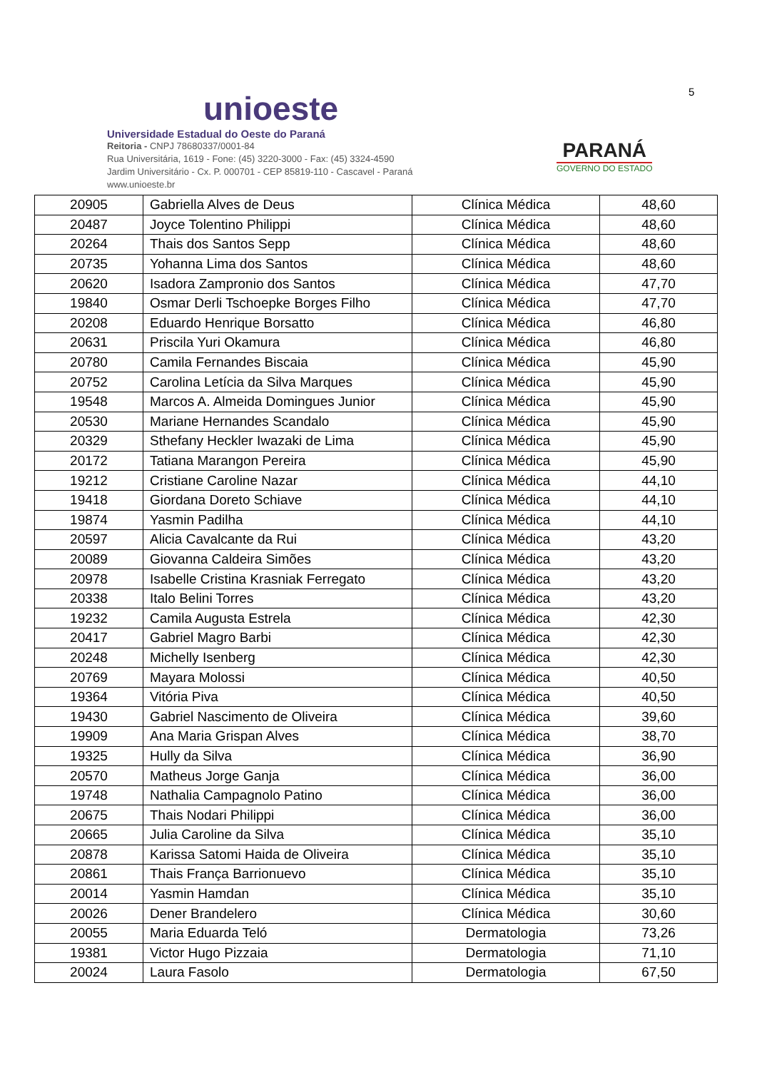unioeste
Universidade Estadual do Oeste do Paraná
Reitoria - CNPJ 78680337/0001-84
Rua Universitária, 1619 - Fone: (45) 3220-3000 - Fax: (45) 3324-4590
Jardim Universitário - Cx. P. 000701 - CEP 85819-110 - Cascavel - Paraná
www.unioeste.br
PARANÁ
GOVERNO DO ESTADO
5
| 20905 | Gabriella Alves de Deus | Clínica Médica | 48,60 |
| 20487 | Joyce Tolentino Philippi | Clínica Médica | 48,60 |
| 20264 | Thais dos Santos Sepp | Clínica Médica | 48,60 |
| 20735 | Yohanna Lima dos Santos | Clínica Médica | 48,60 |
| 20620 | Isadora Zampronio dos Santos | Clínica Médica | 47,70 |
| 19840 | Osmar Derli Tschoepke Borges Filho | Clínica Médica | 47,70 |
| 20208 | Eduardo Henrique Borsatto | Clínica Médica | 46,80 |
| 20631 | Priscila Yuri Okamura | Clínica Médica | 46,80 |
| 20780 | Camila Fernandes Biscaia | Clínica Médica | 45,90 |
| 20752 | Carolina Letícia da Silva Marques | Clínica Médica | 45,90 |
| 19548 | Marcos A. Almeida Domingues Junior | Clínica Médica | 45,90 |
| 20530 | Mariane Hernandes Scandalo | Clínica Médica | 45,90 |
| 20329 | Sthefany Heckler Iwazaki de Lima | Clínica Médica | 45,90 |
| 20172 | Tatiana Marangon Pereira | Clínica Médica | 45,90 |
| 19212 | Cristiane Caroline Nazar | Clínica Médica | 44,10 |
| 19418 | Giordana Doreto Schiave | Clínica Médica | 44,10 |
| 19874 | Yasmin Padilha | Clínica Médica | 44,10 |
| 20597 | Alicia Cavalcante da Rui | Clínica Médica | 43,20 |
| 20089 | Giovanna Caldeira Simões | Clínica Médica | 43,20 |
| 20978 | Isabelle Cristina Krasniak Ferregato | Clínica Médica | 43,20 |
| 20338 | Italo Belini Torres | Clínica Médica | 43,20 |
| 19232 | Camila Augusta Estrela | Clínica Médica | 42,30 |
| 20417 | Gabriel Magro Barbi | Clínica Médica | 42,30 |
| 20248 | Michelly Isenberg | Clínica Médica | 42,30 |
| 20769 | Mayara Molossi | Clínica Médica | 40,50 |
| 19364 | Vitória Piva | Clínica Médica | 40,50 |
| 19430 | Gabriel Nascimento de Oliveira | Clínica Médica | 39,60 |
| 19909 | Ana Maria Grispan Alves | Clínica Médica | 38,70 |
| 19325 | Hully da Silva | Clínica Médica | 36,90 |
| 20570 | Matheus Jorge Ganja | Clínica Médica | 36,00 |
| 19748 | Nathalia Campagnolo Patino | Clínica Médica | 36,00 |
| 20675 | Thais Nodari Philippi | Clínica Médica | 36,00 |
| 20665 | Julia Caroline da Silva | Clínica Médica | 35,10 |
| 20878 | Karissa Satomi Haida de Oliveira | Clínica Médica | 35,10 |
| 20861 | Thais França Barrionuevo | Clínica Médica | 35,10 |
| 20014 | Yasmin Hamdan | Clínica Médica | 35,10 |
| 20026 | Dener Brandelero | Clínica Médica | 30,60 |
| 20055 | Maria Eduarda Teló | Dermatologia | 73,26 |
| 19381 | Victor Hugo Pizzaia | Dermatologia | 71,10 |
| 20024 | Laura Fasolo | Dermatologia | 67,50 |